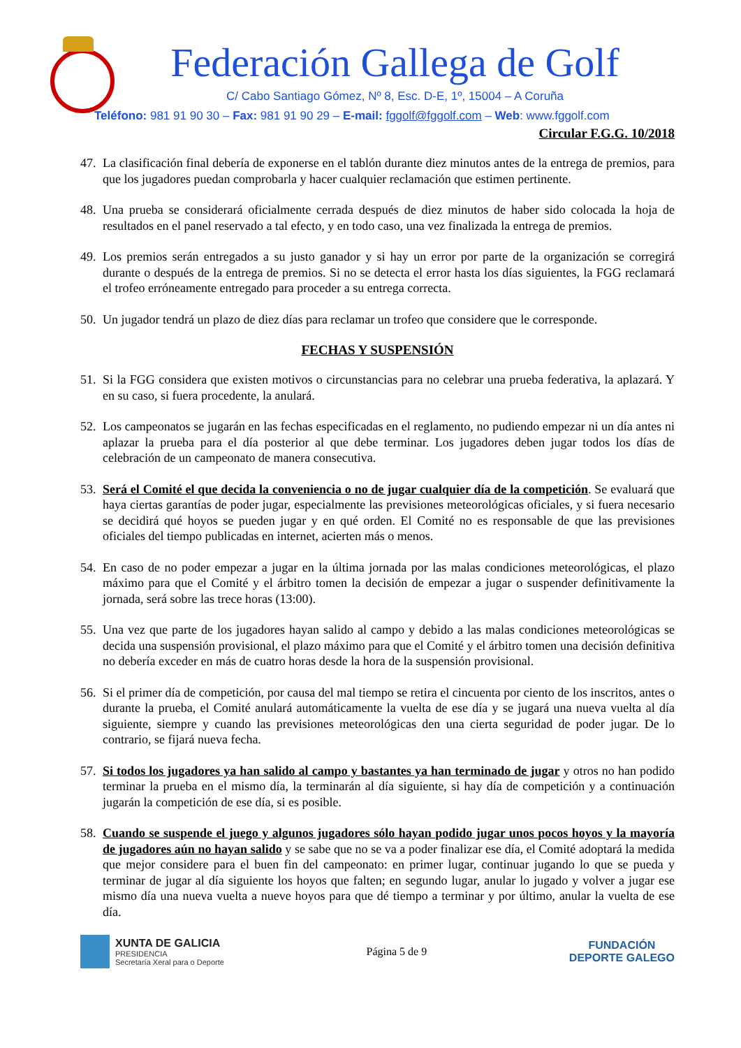Federación Gallega de Golf
C/ Cabo Santiago Gómez, Nº 8, Esc. D-E, 1º, 15004 – A Coruña
Teléfono: 981 91 90 30 – Fax: 981 91 90 29 – E-mail: fggolf@fggolf.com – Web: www.fggolf.com
Circular F.G.G. 10/2018
47. La clasificación final debería de exponerse en el tablón durante diez minutos antes de la entrega de premios, para que los jugadores puedan comprobarla y hacer cualquier reclamación que estimen pertinente.
48. Una prueba se considerará oficialmente cerrada después de diez minutos de haber sido colocada la hoja de resultados en el panel reservado a tal efecto, y en todo caso, una vez finalizada la entrega de premios.
49. Los premios serán entregados a su justo ganador y si hay un error por parte de la organización se corregirá durante o después de la entrega de premios. Si no se detecta el error hasta los días siguientes, la FGG reclamará el trofeo erróneamente entregado para proceder a su entrega correcta.
50. Un jugador tendrá un plazo de diez días para reclamar un trofeo que considere que le corresponde.
FECHAS Y SUSPENSIÓN
51. Si la FGG considera que existen motivos o circunstancias para no celebrar una prueba federativa, la aplazará. Y en su caso, si fuera procedente, la anulará.
52. Los campeonatos se jugarán en las fechas especificadas en el reglamento, no pudiendo empezar ni un día antes ni aplazar la prueba para el día posterior al que debe terminar. Los jugadores deben jugar todos los días de celebración de un campeonato de manera consecutiva.
53. Será el Comité el que decida la conveniencia o no de jugar cualquier día de la competición. Se evaluará que haya ciertas garantías de poder jugar, especialmente las previsiones meteorológicas oficiales, y si fuera necesario se decidirá qué hoyos se pueden jugar y en qué orden. El Comité no es responsable de que las previsiones oficiales del tiempo publicadas en internet, acierten más o menos.
54. En caso de no poder empezar a jugar en la última jornada por las malas condiciones meteorológicas, el plazo máximo para que el Comité y el árbitro tomen la decisión de empezar a jugar o suspender definitivamente la jornada, será sobre las trece horas (13:00).
55. Una vez que parte de los jugadores hayan salido al campo y debido a las malas condiciones meteorológicas se decida una suspensión provisional, el plazo máximo para que el Comité y el árbitro tomen una decisión definitiva no debería exceder en más de cuatro horas desde la hora de la suspensión provisional.
56. Si el primer día de competición, por causa del mal tiempo se retira el cincuenta por ciento de los inscritos, antes o durante la prueba, el Comité anulará automáticamente la vuelta de ese día y se jugará una nueva vuelta al día siguiente, siempre y cuando las previsiones meteorológicas den una cierta seguridad de poder jugar. De lo contrario, se fijará nueva fecha.
57. Si todos los jugadores ya han salido al campo y bastantes ya han terminado de jugar y otros no han podido terminar la prueba en el mismo día, la terminarán al día siguiente, si hay día de competición y a continuación jugarán la competición de ese día, si es posible.
58. Cuando se suspende el juego y algunos jugadores sólo hayan podido jugar unos pocos hoyos y la mayoría de jugadores aún no hayan salido y se sabe que no se va a poder finalizar ese día, el Comité adoptará la medida que mejor considere para el buen fin del campeonato: en primer lugar, continuar jugando lo que se pueda y terminar de jugar al día siguiente los hoyos que falten; en segundo lugar, anular lo jugado y volver a jugar ese mismo día una nueva vuelta a nueve hoyos para que dé tiempo a terminar y por último, anular la vuelta de ese día.
XUNTA DE GALICIA
PRESIDENCIA
Secretaría Xeral para o Deporte
Página 5 de 9
FUNDACIÓN
DEPORTE GALEGO